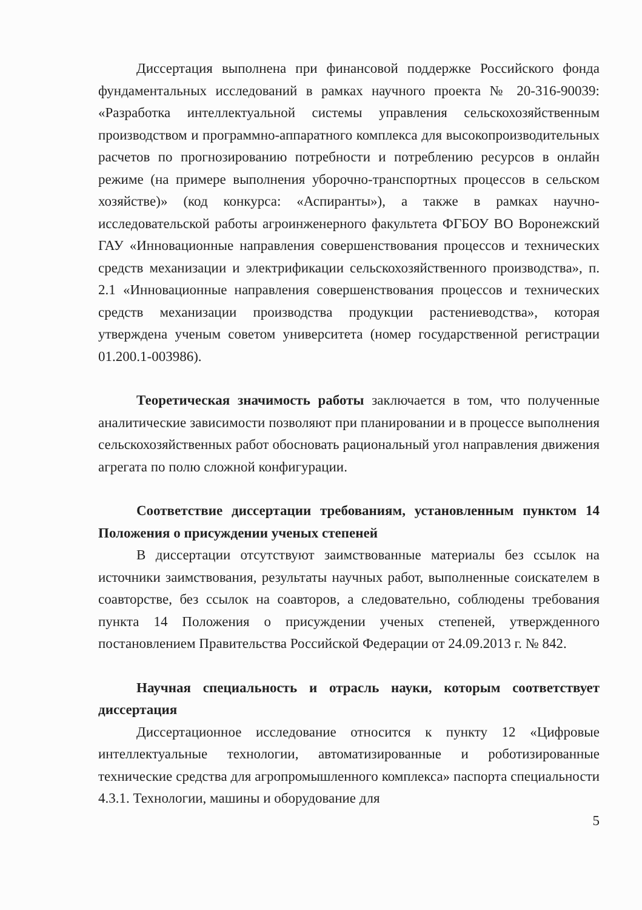Диссертация выполнена при финансовой поддержке Российского фонда фундаментальных исследований в рамках научного проекта № 20-316-90039: «Разработка интеллектуальной системы управления сельскохозяйственным производством и программно-аппаратного комплекса для высокопроизводительных расчетов по прогнозированию потребности и потреблению ресурсов в онлайн режиме (на примере выполнения уборочно-транспортных процессов в сельском хозяйстве)» (код конкурса: «Аспиранты»), а также в рамках научно-исследовательской работы агроинженерного факультета ФГБОУ ВО Воронежский ГАУ «Инновационные направления совершенствования процессов и технических средств механизации и электрификации сельскохозяйственного производства», п. 2.1 «Инновационные направления совершенствования процессов и технических средств механизации производства продукции растениеводства», которая утверждена ученым советом университета (номер государственной регистрации 01.200.1-003986).
Теоретическая значимость работы заключается в том, что полученные аналитические зависимости позволяют при планировании и в процессе выполнения сельскохозяйственных работ обосновать рациональный угол направления движения агрегата по полю сложной конфигурации.
Соответствие диссертации требованиям, установленным пунктом 14 Положения о присуждении ученых степеней
В диссертации отсутствуют заимствованные материалы без ссылок на источники заимствования, результаты научных работ, выполненные соискателем в соавторстве, без ссылок на соавторов, а следовательно, соблюдены требования пункта 14 Положения о присуждении ученых степеней, утвержденного постановлением Правительства Российской Федерации от 24.09.2013 г. № 842.
Научная специальность и отрасль науки, которым соответствует диссертация
Диссертационное исследование относится к пункту 12 «Цифровые интеллектуальные технологии, автоматизированные и роботизированные технические средства для агропромышленного комплекса» паспорта специальности 4.3.1. Технологии, машины и оборудование для
5